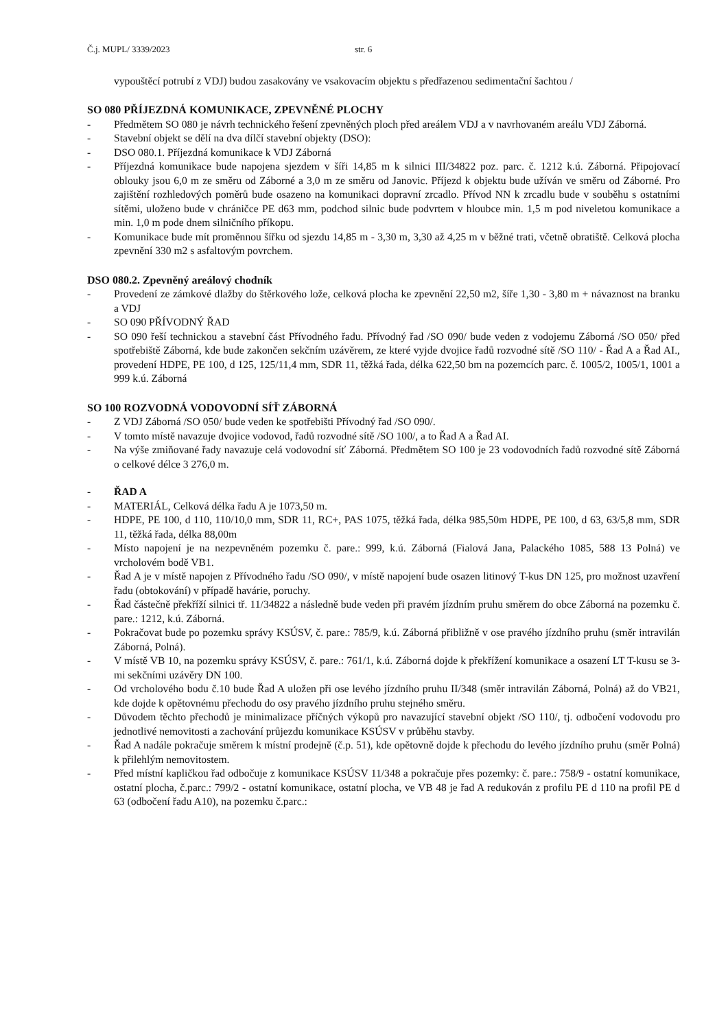Č.j. MUPL/ 3339/2023 str. 6
vypouštěcí potrubí z VDJ) budou zasakovány ve vsakovacím objektu s předřazenou sedimentační šachtou /
SO 080 PŘÍJEZDNÁ KOMUNIKACE, ZPEVNĚNÉ PLOCHY
- Předmětem SO 080 je návrh technického řešení zpevněných ploch před areálem VDJ a v navrhovaném areálu VDJ Záborná.
- Stavební objekt se dělí na dva dílčí stavební objekty (DSO):
- DSO 080.1. Příjezdná komunikace k VDJ Záborná
- Příjezdná komunikace bude napojena sjezdem v šíři 14,85 m k silnici III/34822 poz. parc. č. 1212 k.ú. Záborná. Připojovací oblouky jsou 6,0 m ze směru od Záborné a 3,0 m ze směru od Janovic. Příjezd k objektu bude užíván ve směru od Záborné. Pro zajištění rozhledových poměrů bude osazeno na komunikaci dopravní zrcadlo. Přívod NN k zrcadlu bude v souběhu s ostatními sítěmi, uloženo bude v chráničce PE d63 mm, podchod silnic bude podvrtem v hloubce min. 1,5 m pod niveletou komunikace a min. 1,0 m pode dnem silničního příkopu.
- Komunikace bude mít proměnnou šířku od sjezdu 14,85 m - 3,30 m, 3,30 až 4,25 m v běžné trati, včetně obratiště. Celková plocha zpevnění 330 m2 s asfaltovým povrchem.
DSO 080.2. Zpevněný areálový chodník
- Provedení ze zámkové dlažby do štěrkového lože, celková plocha ke zpevnění 22,50 m2, šíře 1,30 - 3,80 m + návaznost na branku a VDJ
- SO 090 PŘÍVODNÝ ŘAD
- SO 090 řeší technickou a stavební část Přívodného řadu. Přívodný řad /SO 090/ bude veden z vodojemu Záborná /SO 050/ před spotřebiště Záborná, kde bude zakončen sekčním uzávěrem, ze které vyjde dvojice řadů rozvodné sítě /SO 110/ - Řad A a Řad AI., provedení HDPE, PE 100, d 125, 125/11,4 mm, SDR 11, těžká řada, délka 622,50 bm na pozemcích parc. č. 1005/2, 1005/1, 1001 a 999 k.ú. Záborná
SO 100 ROZVODNÁ VODOVODNÍ SÍŤ ZÁBORNÁ
- Z VDJ Záborná /SO 050/ bude veden ke spotřebišti Přívodný řad /SO 090/.
- V tomto místě navazuje dvojice vodovod, řadů rozvodné sítě /SO 100/, a to Řad A a Řad AI.
- Na výše zmiňované řady navazuje celá vodovodní síť Záborná. Předmětem SO 100 je 23 vodovodních řadů rozvodné sítě Záborná o celkové délce 3 276,0 m.
- ŘAD A
- MATERIÁL, Celková délka řadu A je 1073,50 m.
- HDPE, PE 100, d 110, 110/10,0 mm, SDR 11, RC+, PAS 1075, těžká řada, délka 985,50m HDPE, PE 100, d 63, 63/5,8 mm, SDR 11, těžká řada, délka 88,00m
- Místo napojení je na nezpevněném pozemku č. pare.: 999, k.ú. Záborná (Fialová Jana, Palackého 1085, 588 13 Polná) ve vrcholovém bodě VB1.
- Řad A je v místě napojen z Přívodného řadu /SO 090/, v místě napojení bude osazen litinový T-kus DN 125, pro možnost uzavření řadu (obtokování) v případě havárie, poruchy.
- Řad částečně překříží silnici tř. 11/34822 a následně bude veden při pravém jízdním pruhu směrem do obce Záborná na pozemku č. pare.: 1212, k.ú. Záborná.
- Pokračovat bude po pozemku správy KSÚSV, č. pare.: 785/9, k.ú. Záborná přibližně v ose pravého jízdního pruhu (směr intravilán Záborná, Polná).
- V místě VB 10, na pozemku správy KSÚSV, č. pare.: 761/1, k.ú. Záborná dojde k překřížení komunikace a osazení LT T-kusu se 3-mi sekčními uzávěry DN 100.
- Od vrcholového bodu č.10 bude Řad A uložen při ose levého jízdního pruhu II/348 (směr intravilán Záborná, Polná) až do VB21, kde dojde k opětovnému přechodu do osy pravého jízdního pruhu stejného směru.
- Důvodem těchto přechodů je minimalizace příčných výkopů pro navazující stavební objekt /SO 110/, tj. odbočení vodovodu pro jednotlivé nemovitosti a zachování průjezdu komunikace KSÚSV v průběhu stavby.
- Řad A nadále pokračuje směrem k místní prodejně (č.p. 51), kde opětovně dojde k přechodu do levého jízdního pruhu (směr Polná) k přilehlým nemovitostem.
- Před místní kapličkou řad odbočuje z komunikace KSÚSV 11/348 a pokračuje přes pozemky: č. pare.: 758/9 - ostatní komunikace, ostatní plocha, č.parc.: 799/2 - ostatní komunikace, ostatní plocha, ve VB 48 je řad A redukován z profilu PE d 110 na profil PE d 63 (odbočení řadu A10), na pozemku č.parc.: